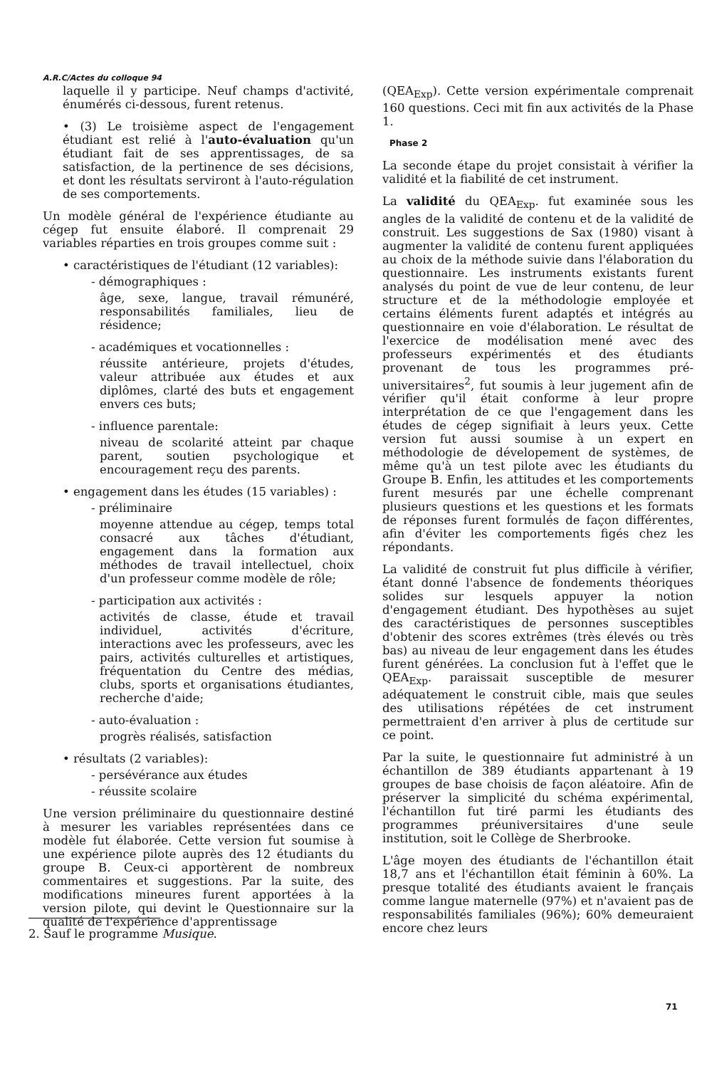A.R.C/Actes du colloque 94
laquelle il y participe. Neuf champs d'activité, énumérés ci-dessous, furent retenus.
• (3) Le troisième aspect de l'engagement étudiant est relié à l'auto-évaluation qu'un étudiant fait de ses apprentissages, de sa satisfaction, de la pertinence de ses décisions, et dont les résultats serviront à l'auto-régulation de ses comportements.
Un modèle général de l'expérience étudiante au cégep fut ensuite élaboré. Il comprenait 29 variables réparties en trois groupes comme suit :
• caractéristiques de l'étudiant (12 variables):
- démographiques :
âge, sexe, langue, travail rémunéré, responsabilités familiales, lieu de résidence;
- académiques et vocationnelles :
réussite antérieure, projets d'études, valeur attribuée aux études et aux diplômes, clarté des buts et engagement envers ces buts;
- influence parentale:
niveau de scolarité atteint par chaque parent, soutien psychologique et encouragement reçu des parents.
• engagement dans les études (15 variables) :
- préliminaire
moyenne attendue au cégep, temps total consacré aux tâches d'étudiant, engagement dans la formation aux méthodes de travail intellectuel, choix d'un professeur comme modèle de rôle;
- participation aux activités :
activités de classe, étude et travail individuel, activités d'écriture, interactions avec les professeurs, avec les pairs, activités culturelles et artistiques, fréquentation du Centre des médias, clubs, sports et organisations étudiantes, recherche d'aide;
- auto-évaluation :
progrès réalisés, satisfaction
• résultats (2 variables):
- persévérance aux études
- réussite scolaire
Une version préliminaire du questionnaire destiné à mesurer les variables représentées dans ce modèle fut élaborée. Cette version fut soumise à une expérience pilote auprès des 12 étudiants du groupe B. Ceux-ci apportèrent de nombreux commentaires et suggestions. Par la suite, des modifications mineures furent apportées à la version pilote, qui devint le Questionnaire sur la qualité de l'expérience d'apprentissage
(QEA<sub>Exp</sub>). Cette version expérimentale comprenait 160 questions. Ceci mit fin aux activités de la Phase 1.
Phase 2
La seconde étape du projet consistait à vérifier la validité et la fiabilité de cet instrument.
La validité du QEA<sub>Exp</sub>. fut examinée sous les angles de la validité de contenu et de la validité de construit. Les suggestions de Sax (1980) visant à augmenter la validité de contenu furent appliquées au choix de la méthode suivie dans l'élaboration du questionnaire. Les instruments existants furent analysés du point de vue de leur contenu, de leur structure et de la méthodologie employée et certains éléments furent adaptés et intégrés au questionnaire en voie d'élaboration. Le résultat de l'exercice de modélisation mené avec des professeurs expérimentés et des étudiants provenant de tous les programmes pré-universitaires<sup>2</sup>, fut soumis à leur jugement afin de vérifier qu'il était conforme à leur propre interprétation de ce que l'engagement dans les études de cégep signifiait à leurs yeux. Cette version fut aussi soumise à un expert en méthodologie de dévelopement de systèmes, de même qu'à un test pilote avec les étudiants du Groupe B. Enfin, les attitudes et les comportements furent mesurés par une échelle comprenant plusieurs questions et les questions et les formats de réponses furent formulés de façon différentes, afin d'éviter les comportements figés chez les répondants.
La validité de construit fut plus difficile à vérifier, étant donné l'absence de fondements théoriques solides sur lesquels appuyer la notion d'engagement étudiant. Des hypothèses au sujet des caractéristiques de personnes susceptibles d'obtenir des scores extrêmes (très élevés ou très bas) au niveau de leur engagement dans les études furent générées. La conclusion fut à l'effet que le QEA<sub>Exp</sub>. paraissait susceptible de mesurer adéquatement le construit cible, mais que seules des utilisations répétées de cet instrument permettraient d'en arriver à plus de certitude sur ce point.
Par la suite, le questionnaire fut administré à un échantillon de 389 étudiants appartenant à 19 groupes de base choisis de façon aléatoire. Afin de préserver la simplicité du schéma expérimental, l'échantillon fut tiré parmi les étudiants des programmes préuniversitaires d'une seule institution, soit le Collège de Sherbrooke.
L'âge moyen des étudiants de l'échantillon était 18,7 ans et l'échantillon était féminin à 60%. La presque totalité des étudiants avaient le français comme langue maternelle (97%) et n'avaient pas de responsabilités familiales (96%); 60% demeuraient encore chez leurs
2. Sauf le programme Musique.
71